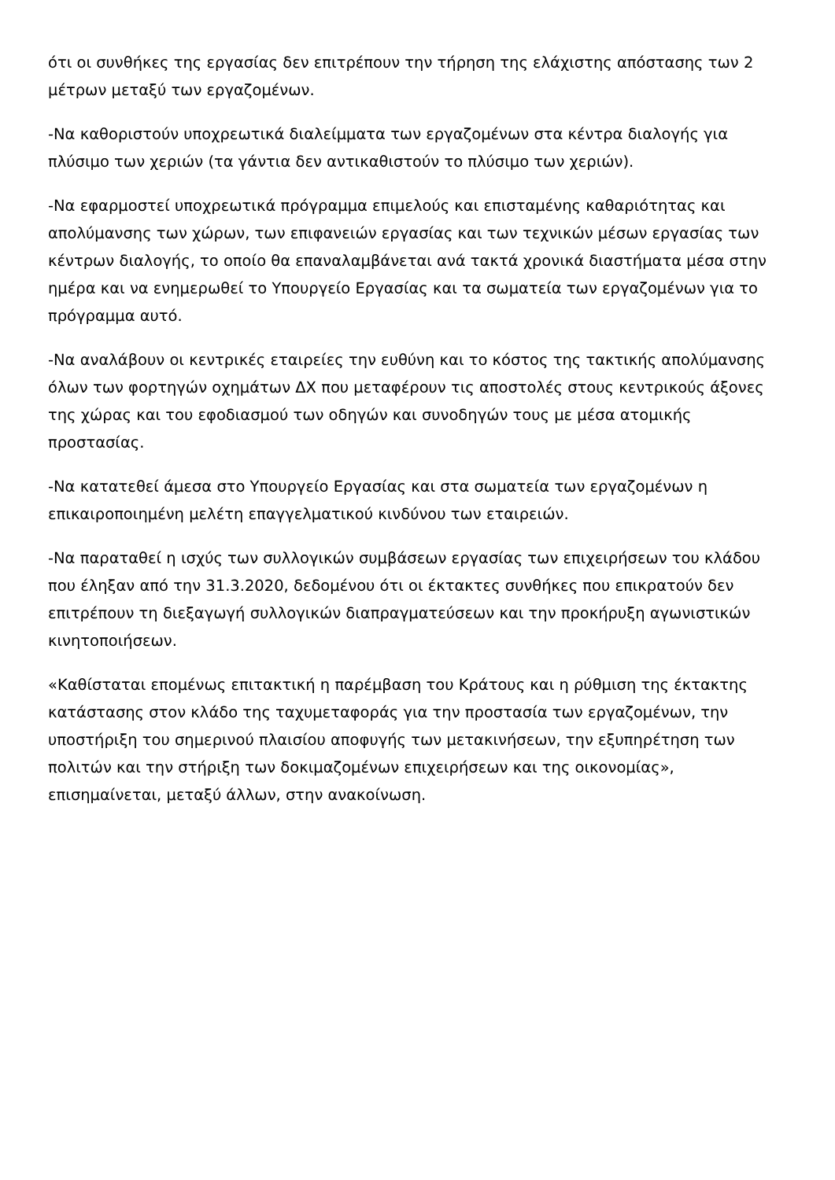ότι οι συνθήκες της εργασίας δεν επιτρέπουν την τήρηση της ελάχιστης απόστασης των 2 μέτρων μεταξύ των εργαζομένων.
-Να καθοριστούν υποχρεωτικά διαλείμματα των εργαζομένων στα κέντρα διαλογής για πλύσιμο των χεριών (τα γάντια δεν αντικαθιστούν το πλύσιμο των χεριών).
-Να εφαρμοστεί υποχρεωτικά πρόγραμμα επιμελούς και επισταμένης καθαριότητας και απολύμανσης των χώρων, των επιφανειών εργασίας και των τεχνικών μέσων εργασίας των κέντρων διαλογής, το οποίο θα επαναλαμβάνεται ανά τακτά χρονικά διαστήματα μέσα στην ημέρα και να ενημερωθεί το Υπουργείο Εργασίας και τα σωματεία των εργαζομένων για το πρόγραμμα αυτό.
-Να αναλάβουν οι κεντρικές εταιρείες την ευθύνη και το κόστος της τακτικής απολύμανσης όλων των φορτηγών οχημάτων ΔΧ που μεταφέρουν τις αποστολές στους κεντρικούς άξονες της χώρας και του εφοδιασμού των οδηγών και συνοδηγών τους με μέσα ατομικής προστασίας.
-Να κατατεθεί άμεσα στο Υπουργείο Εργασίας και στα σωματεία των εργαζομένων η επικαιροποιημένη μελέτη επαγγελματικού κινδύνου των εταιρειών.
-Να παραταθεί η ισχύς των συλλογικών συμβάσεων εργασίας των επιχειρήσεων του κλάδου που έληξαν από την 31.3.2020, δεδομένου ότι οι έκτακτες συνθήκες που επικρατούν δεν επιτρέπουν τη διεξαγωγή συλλογικών διαπραγματεύσεων και την προκήρυξη αγωνιστικών κινητοποιήσεων.
«Καθίσταται επομένως επιτακτική η παρέμβαση του Κράτους και η ρύθμιση της έκτακτης κατάστασης στον κλάδο της ταχυμεταφοράς για την προστασία των εργαζομένων, την υποστήριξη του σημερινού πλαισίου αποφυγής των μετακινήσεων, την εξυπηρέτηση των πολιτών και την στήριξη των δοκιμαζομένων επιχειρήσεων και της οικονομίας», επισημαίνεται, μεταξύ άλλων, στην ανακοίνωση.